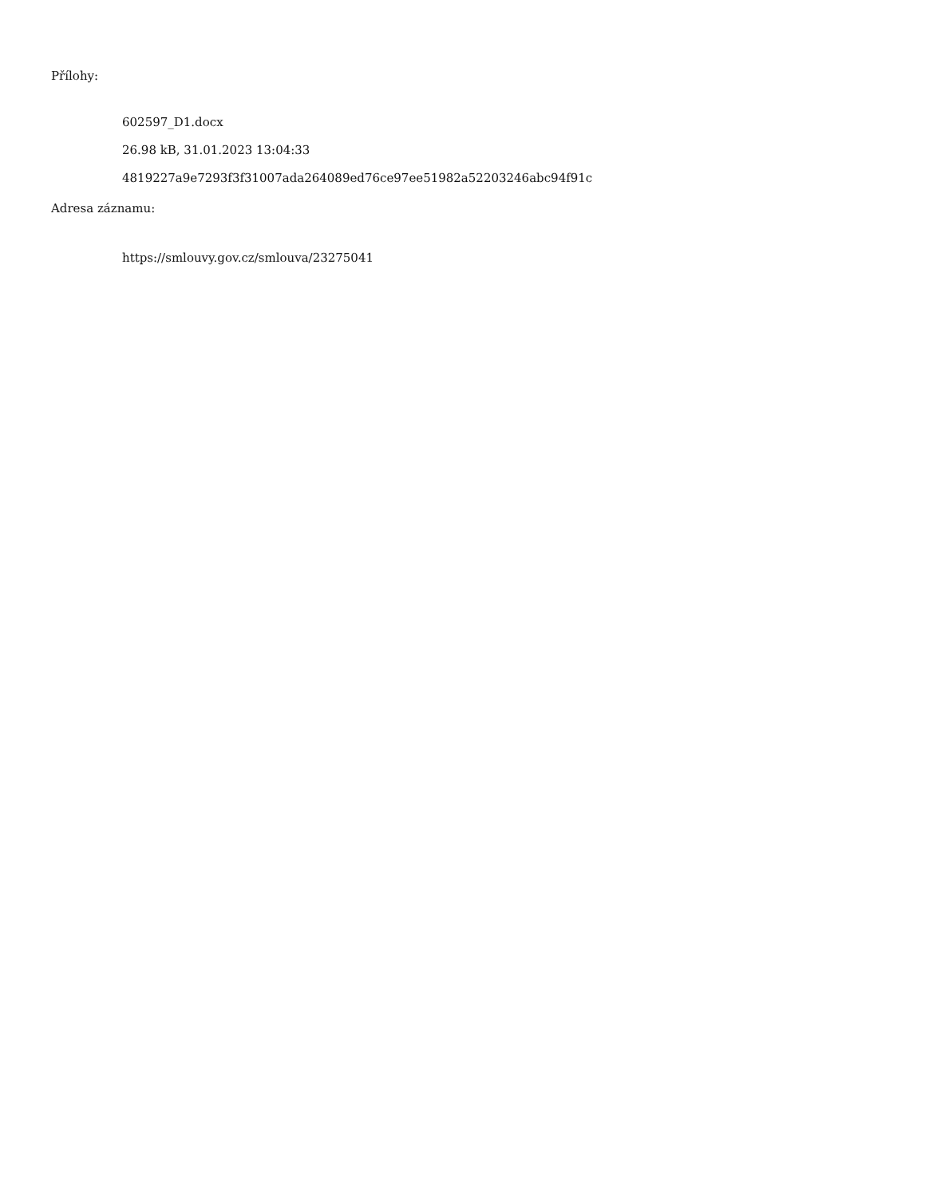Přílohy:
602597_D1.docx
26.98 kB, 31.01.2023 13:04:33
4819227a9e7293f3f31007ada264089ed76ce97ee51982a52203246abc94f91c
Adresa záznamu:
https://smlouvy.gov.cz/smlouva/23275041